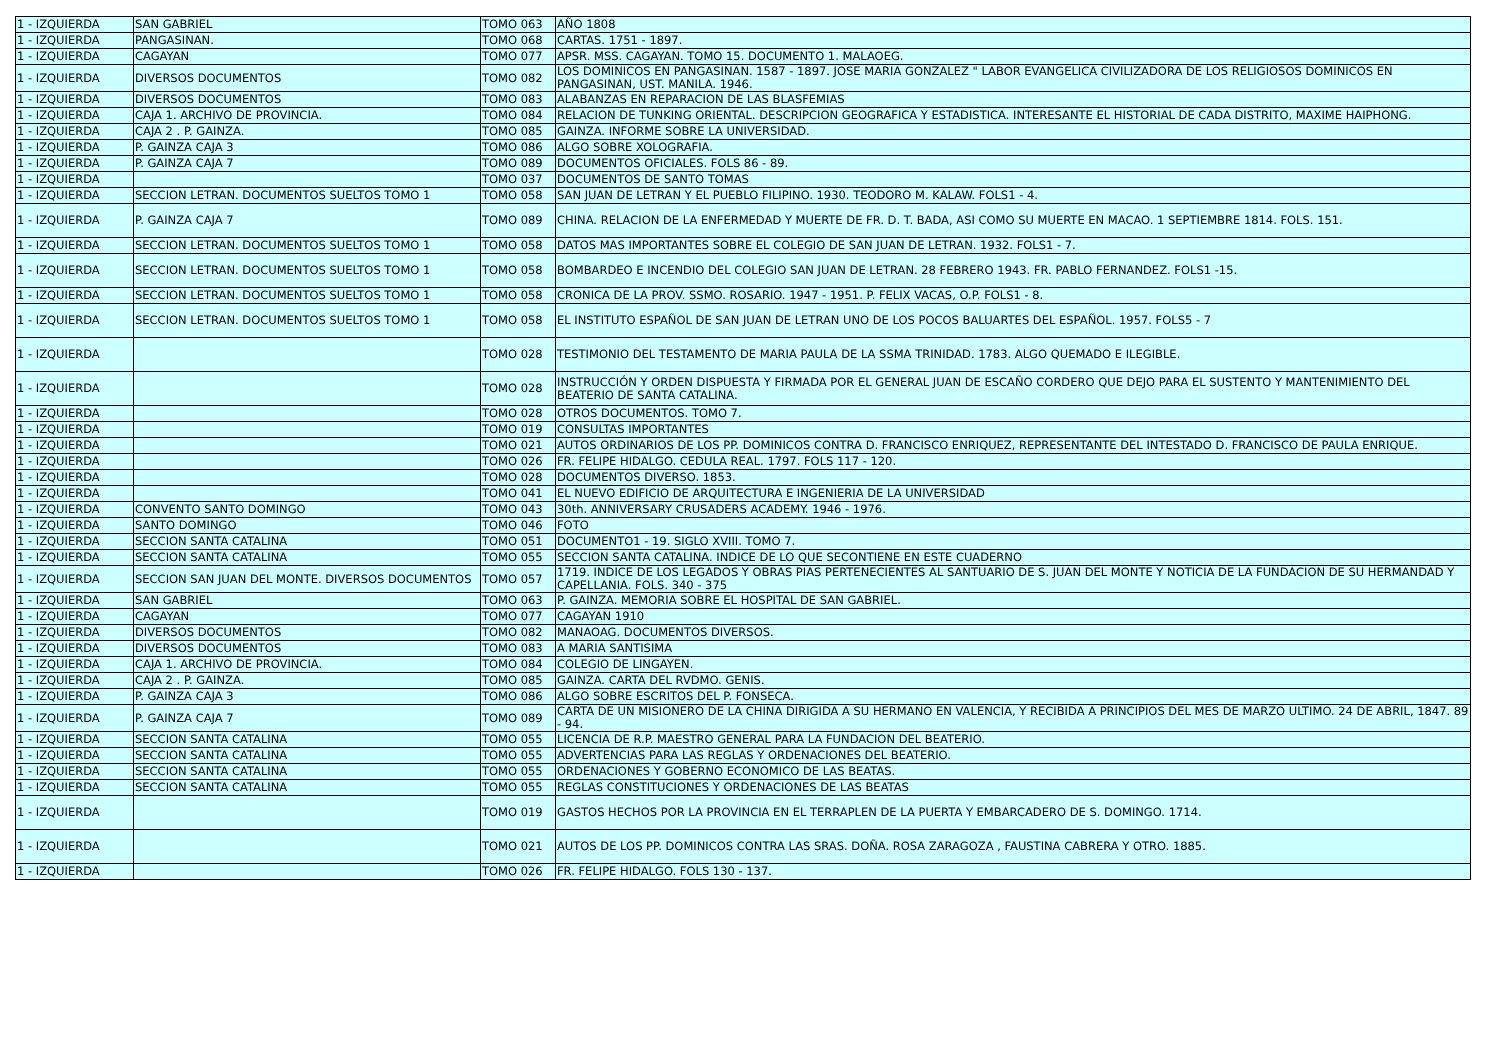| 1 - IZQUIERDA | SAN GABRIEL | TOMO 063 | AÑO 1808 |
| 1 - IZQUIERDA | PANGASINAN. | TOMO 068 | CARTAS. 1751 - 1897. |
| 1 - IZQUIERDA | CAGAYAN | TOMO 077 | APSR. MSS. CAGAYAN. TOMO 15. DOCUMENTO 1. MALAOEG. |
| 1 - IZQUIERDA | DIVERSOS DOCUMENTOS | TOMO 082 | LOS DOMINICOS EN PANGASINAN. 1587 - 1897. JOSE MARIA GONZALEZ " LABOR EVANGELICA CIVILIZADORA DE LOS RELIGIOSOS DOMINICOS EN PANGASINAN, UST. MANILA. 1946. |
| 1 - IZQUIERDA | DIVERSOS DOCUMENTOS | TOMO 083 | ALABANZAS EN REPARACION DE LAS BLASFEMIAS |
| 1 - IZQUIERDA | CAJA 1. ARCHIVO DE PROVINCIA. | TOMO 084 | RELACION DE TUNKING ORIENTAL. DESCRIPCION GEOGRAFICA Y ESTADISTICA. INTERESANTE EL HISTORIAL DE CADA DISTRITO, MAXIME HAIPHONG. |
| 1 - IZQUIERDA | CAJA 2 . P. GAINZA. | TOMO 085 | GAINZA. INFORME SOBRE LA UNIVERSIDAD. |
| 1 - IZQUIERDA | P. GAINZA CAJA 3 | TOMO 086 | ALGO SOBRE XOLOGRAFIA. |
| 1 - IZQUIERDA | P. GAINZA CAJA 7 | TOMO 089 | DOCUMENTOS OFICIALES. FOLS 86 - 89. |
| 1 - IZQUIERDA | | TOMO 037 | DOCUMENTOS DE SANTO TOMAS |
| 1 - IZQUIERDA | SECCION LETRAN. DOCUMENTOS SUELTOS TOMO 1 | TOMO 058 | SAN JUAN DE LETRAN Y EL PUEBLO FILIPINO. 1930. TEODORO M. KALAW. FOLS1 - 4. |
| 1 - IZQUIERDA | P. GAINZA CAJA 7 | TOMO 089 | CHINA. RELACION DE LA ENFERMEDAD Y MUERTE DE FR. D. T. BADA, ASI COMO SU MUERTE EN MACAO. 1 SEPTIEMBRE 1814. FOLS. 151. |
| 1 - IZQUIERDA | SECCION LETRAN. DOCUMENTOS SUELTOS TOMO 1 | TOMO 058 | DATOS MAS IMPORTANTES SOBRE EL COLEGIO DE SAN JUAN DE LETRAN. 1932. FOLS1 - 7. |
| 1 - IZQUIERDA | SECCION LETRAN. DOCUMENTOS SUELTOS TOMO 1 | TOMO 058 | BOMBARDEO E INCENDIO DEL COLEGIO SAN JUAN DE LETRAN. 28 FEBRERO 1943. FR. PABLO FERNANDEZ. FOLS1 -15. |
| 1 - IZQUIERDA | SECCION LETRAN. DOCUMENTOS SUELTOS TOMO 1 | TOMO 058 | CRONICA DE LA PROV. SSMO. ROSARIO. 1947 - 1951. P. FELIX VACAS, O.P. FOLS1 - 8. |
| 1 - IZQUIERDA | SECCION LETRAN. DOCUMENTOS SUELTOS TOMO 1 | TOMO 058 | EL INSTITUTO ESPAÑOL DE SAN JUAN DE LETRAN UNO DE LOS POCOS BALUARTES DEL ESPAÑOL. 1957. FOLS5 - 7 |
| 1 - IZQUIERDA | | TOMO 028 | TESTIMONIO DEL TESTAMENTO DE MARIA PAULA DE LA SSMA TRINIDAD. 1783. ALGO QUEMADO E ILEGIBLE. |
| 1 - IZQUIERDA | | TOMO 028 | INSTRUCCIÓN Y ORDEN DISPUESTA Y FIRMADA POR EL GENERAL JUAN DE ESCAÑO CORDERO QUE DEJO PARA EL SUSTENTO Y MANTENIMIENTO DEL BEATERIO DE SANTA CATALINA. |
| 1 - IZQUIERDA | | TOMO 028 | OTROS DOCUMENTOS. TOMO 7. |
| 1 - IZQUIERDA | | TOMO 019 | CONSULTAS IMPORTANTES |
| 1 - IZQUIERDA | | TOMO 021 | AUTOS ORDINARIOS DE LOS PP. DOMINICOS CONTRA D. FRANCISCO ENRIQUEZ, REPRESENTANTE DEL INTESTADO D. FRANCISCO DE PAULA ENRIQUE. |
| 1 - IZQUIERDA | | TOMO 026 | FR. FELIPE HIDALGO. CEDULA REAL. 1797. FOLS 117 - 120. |
| 1 - IZQUIERDA | | TOMO 028 | DOCUMENTOS DIVERSO. 1853. |
| 1 - IZQUIERDA | | TOMO 041 | EL NUEVO EDIFICIO DE ARQUITECTURA E INGENIERIA DE LA UNIVERSIDAD |
| 1 - IZQUIERDA | CONVENTO SANTO DOMINGO | TOMO 043 | 30th. ANNIVERSARY CRUSADERS ACADEMY. 1946 - 1976. |
| 1 - IZQUIERDA | SANTO DOMINGO | TOMO 046 | FOTO |
| 1 - IZQUIERDA | SECCION SANTA CATALINA | TOMO 051 | DOCUMENTO1 - 19. SIGLO XVIII. TOMO 7. |
| 1 - IZQUIERDA | SECCION SANTA CATALINA | TOMO 055 | SECCION SANTA CATALINA. INDICE DE LO QUE SECONTIENE EN ESTE CUADERNO |
| 1 - IZQUIERDA | SECCION SAN JUAN DEL MONTE. DIVERSOS DOCUMENTOS | TOMO 057 | 1719. INDICE DE LOS LEGADOS Y OBRAS PIAS PERTENECIENTES AL SANTUARIO DE S. JUAN DEL MONTE Y NOTICIA DE LA FUNDACION DE SU HERMANDAD Y CAPELLANIA. FOLS. 340 - 375 |
| 1 - IZQUIERDA | SAN GABRIEL | TOMO 063 | P. GAINZA. MEMORIA SOBRE EL HOSPITAL DE SAN GABRIEL. |
| 1 - IZQUIERDA | CAGAYAN | TOMO 077 | CAGAYAN 1910 |
| 1 - IZQUIERDA | DIVERSOS DOCUMENTOS | TOMO 082 | MANAOAG. DOCUMENTOS DIVERSOS. |
| 1 - IZQUIERDA | DIVERSOS DOCUMENTOS | TOMO 083 | A MARIA SANTISIMA |
| 1 - IZQUIERDA | CAJA 1. ARCHIVO DE PROVINCIA. | TOMO 084 | COLEGIO DE LINGAYEN. |
| 1 - IZQUIERDA | CAJA 2 . P. GAINZA. | TOMO 085 | GAINZA. CARTA DEL RVDMO. GENIS. |
| 1 - IZQUIERDA | P. GAINZA CAJA 3 | TOMO 086 | ALGO SOBRE ESCRITOS DEL P. FONSECA. |
| 1 - IZQUIERDA | P. GAINZA CAJA 7 | TOMO 089 | CARTA DE UN MISIONERO DE LA CHINA DIRIGIDA A SU HERMANO EN VALENCIA, Y RECIBIDA A PRINCIPIOS DEL MES DE MARZO ULTIMO. 24 DE ABRIL, 1847. 89 - 94. |
| 1 - IZQUIERDA | SECCION SANTA CATALINA | TOMO 055 | LICENCIA DE R.P. MAESTRO GENERAL PARA LA FUNDACION DEL BEATERIO. |
| 1 - IZQUIERDA | SECCION SANTA CATALINA | TOMO 055 | ADVERTENCIAS PARA LAS REGLAS Y ORDENACIONES DEL BEATERIO. |
| 1 - IZQUIERDA | SECCION SANTA CATALINA | TOMO 055 | ORDENACIONES Y GOBERNO ECONOMICO DE LAS BEATAS. |
| 1 - IZQUIERDA | SECCION SANTA CATALINA | TOMO 055 | REGLAS CONSTITUCIONES Y ORDENACIONES DE LAS BEATAS |
| 1 - IZQUIERDA | | TOMO 019 | GASTOS HECHOS POR LA PROVINCIA EN EL TERRAPLEN DE LA PUERTA Y EMBARCADERO DE S. DOMINGO. 1714. |
| 1 - IZQUIERDA | | TOMO 021 | AUTOS DE LOS PP. DOMINICOS CONTRA LAS SRAS. DOÑA. ROSA ZARAGOZA , FAUSTINA CABRERA Y OTRO. 1885. |
| 1 - IZQUIERDA | | TOMO 026 | FR. FELIPE HIDALGO. FOLS 130 - 137. |